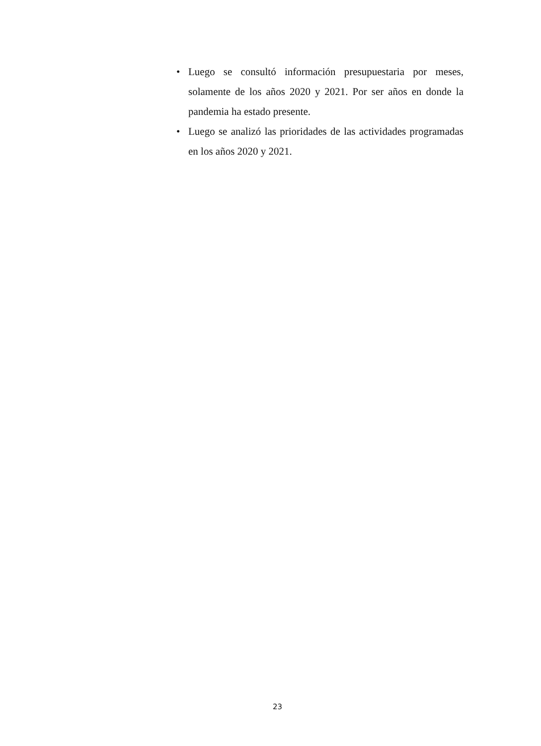• Luego se consultó información presupuestaria por meses, solamente de los años 2020 y 2021. Por ser años en donde la pandemia ha estado presente.
• Luego se analizó las prioridades de las actividades programadas en los años 2020 y 2021.
23